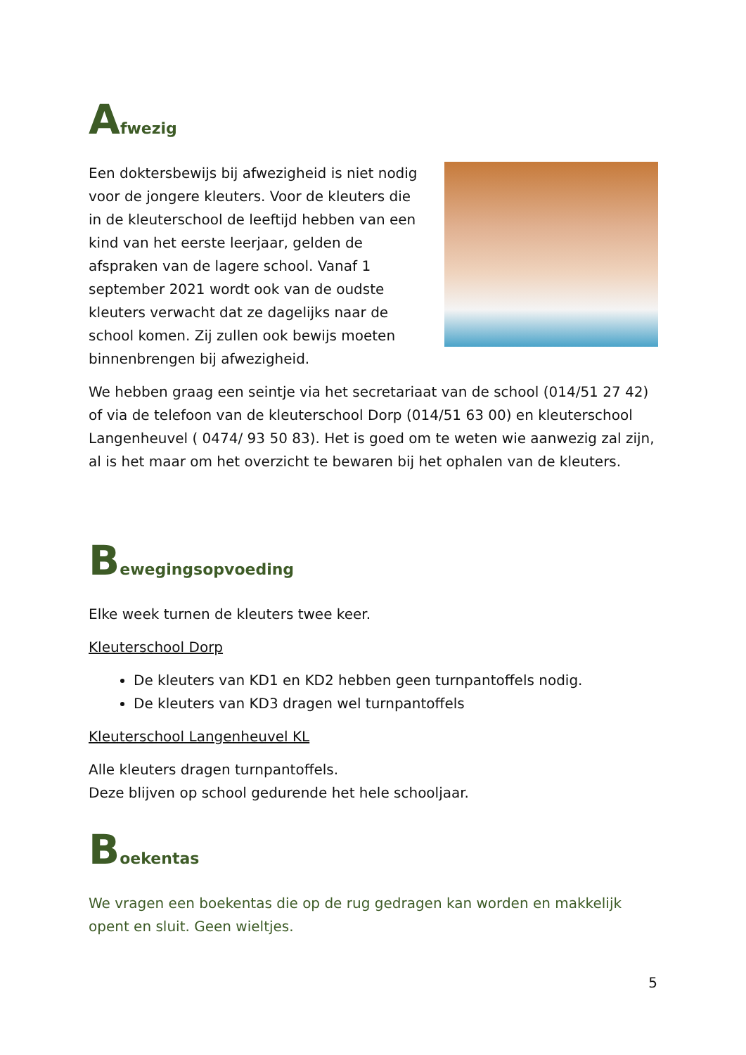Afwezig
Een doktersbewijs bij afwezigheid is niet nodig voor de jongere kleuters. Voor de kleuters die in de kleuterschool de leeftijd hebben van een kind van het eerste leerjaar, gelden de afspraken van de lagere school. Vanaf 1 september 2021 wordt ook van de oudste kleuters verwacht dat ze dagelijks naar de school komen. Zij zullen ook bewijs moeten binnenbrengen bij afwezigheid.
We hebben graag een seintje via het secretariaat van de school (014/51 27 42) of via de telefoon van de kleuterschool Dorp (014/51 63 00) en kleuterschool Langenheuvel ( 0474/ 93 50 83). Het is goed om te weten wie aanwezig zal zijn, al is het maar om het overzicht te bewaren bij het ophalen van de kleuters.
Bewegingsopvoeding
Elke week turnen de kleuters twee keer.
Kleuterschool Dorp
De kleuters van KD1 en KD2 hebben geen turnpantoffels nodig.
De kleuters van KD3 dragen wel turnpantoffels
Kleuterschool Langenheuvel KL
Alle kleuters dragen turnpantoffels.
Deze blijven op school gedurende het hele schooljaar.
Boekentas
We vragen een boekentas die op de rug gedragen kan worden en makkelijk opent en sluit. Geen wieltjes.
5